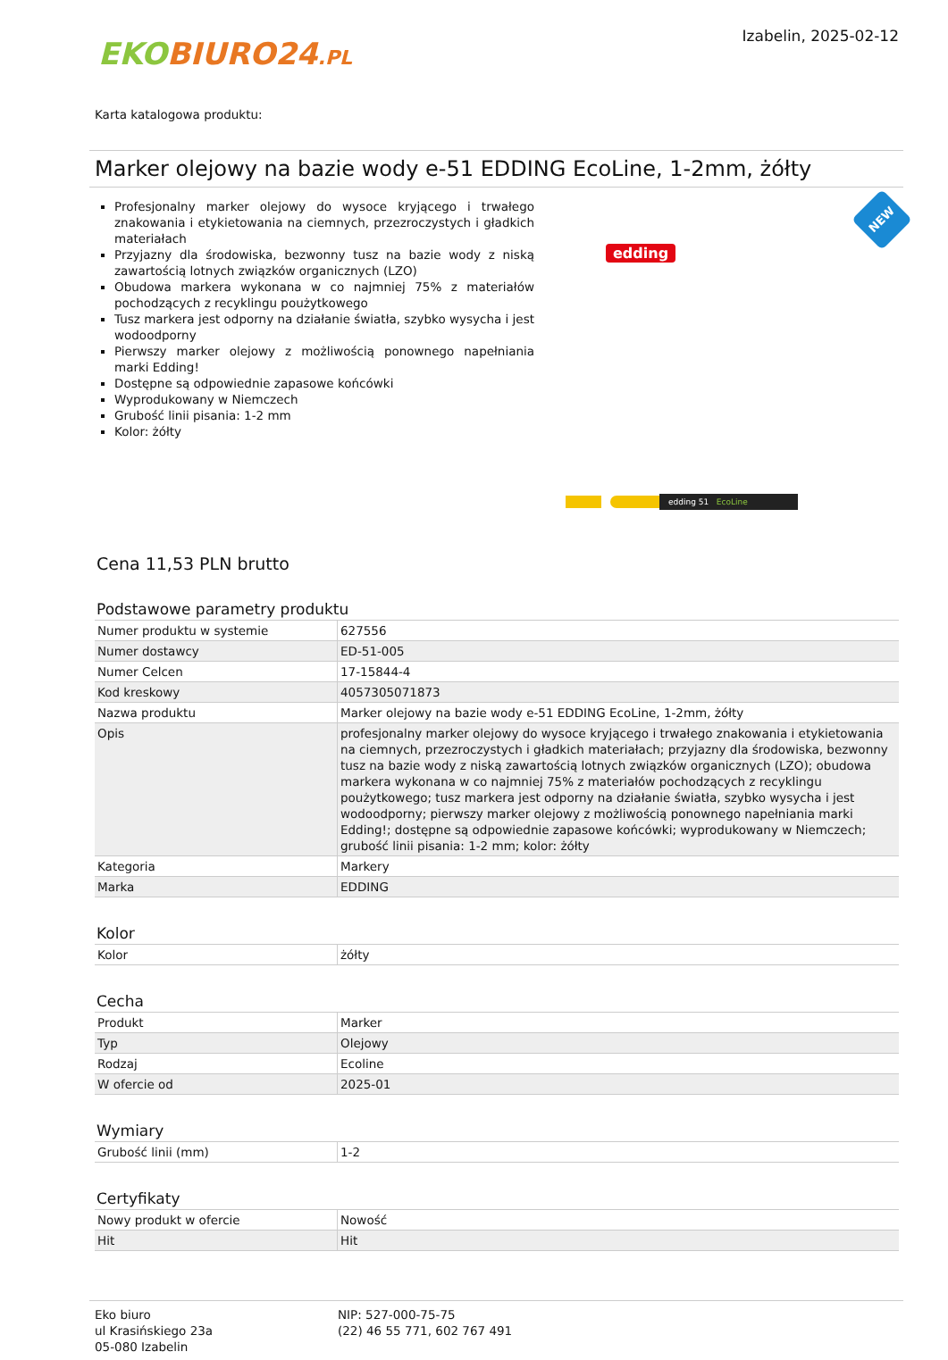EKO BIURO24.PL
Izabelin, 2025-02-12
Karta katalogowa produktu:
Marker olejowy na bazie wody e-51 EDDING EcoLine, 1-2mm, żółty
Profesjonalny marker olejowy do wysoce kryjącego i trwałego znakowania i etykietowania na ciemnych, przezroczystych i gładkich materiałach
Przyjazny dla środowiska, bezwonny tusz na bazie wody z niską zawartością lotnych związków organicznych (LZO)
Obudowa markera wykonana w co najmniej 75% z materiałów pochodzących z recyklingu poużytkowego
Tusz markera jest odporny na działanie światła, szybko wysycha i jest wodoodporny
Pierwszy marker olejowy z możliwością ponownego napełniania marki Edding!
Dostępne są odpowiednie zapasowe końcówki
Wyprodukowany w Niemczech
Grubość linii pisania: 1-2 mm
Kolor: żółty
edding
NEW
edding 51 EcoLine
Cena 11,53 PLN brutto
Podstawowe parametry produktu
| Numer produktu w systemie | 627556 |
| Numer dostawcy | ED-51-005 |
| Numer Celcen | 17-15844-4 |
| Kod kreskowy | 4057305071873 |
| Nazwa produktu | Marker olejowy na bazie wody e-51 EDDING EcoLine, 1-2mm, żółty |
| Opis | profesjonalny marker olejowy do wysoce kryjącego i trwałego znakowania i etykietowania na ciemnych, przezroczystych i gładkich materiałach; przyjazny dla środowiska, bezwonny tusz na bazie wody z niską zawartością lotnych związków organicznych (LZO); obudowa markera wykonana w co najmniej 75% z materiałów pochodzących z recyklingu poużytkowego; tusz markera jest odporny na działanie światła, szybko wysycha i jest wodoodporny; pierwszy marker olejowy z możliwością ponownego napełniania marki Edding!; dostępne są odpowiednie zapasowe końcówki; wyprodukowany w Niemczech; grubość linii pisania: 1-2 mm; kolor: żółty |
| Kategoria | Markery |
| Marka | EDDING |
Kolor
| Kolor | żółty |
Cecha
| Produkt | Marker |
| Typ | Olejowy |
| Rodzaj | Ecoline |
| W ofercie od | 2025-01 |
Wymiary
| Grubość linii (mm) | 1-2 |
Certyfikaty
| Nowy produkt w ofercie | Nowość |
| Hit | Hit |
Eko biuro
ul Krasińskiego 23a
05-080 Izabelin
NIP: 527-000-75-75
(22) 46 55 771, 602 767 491